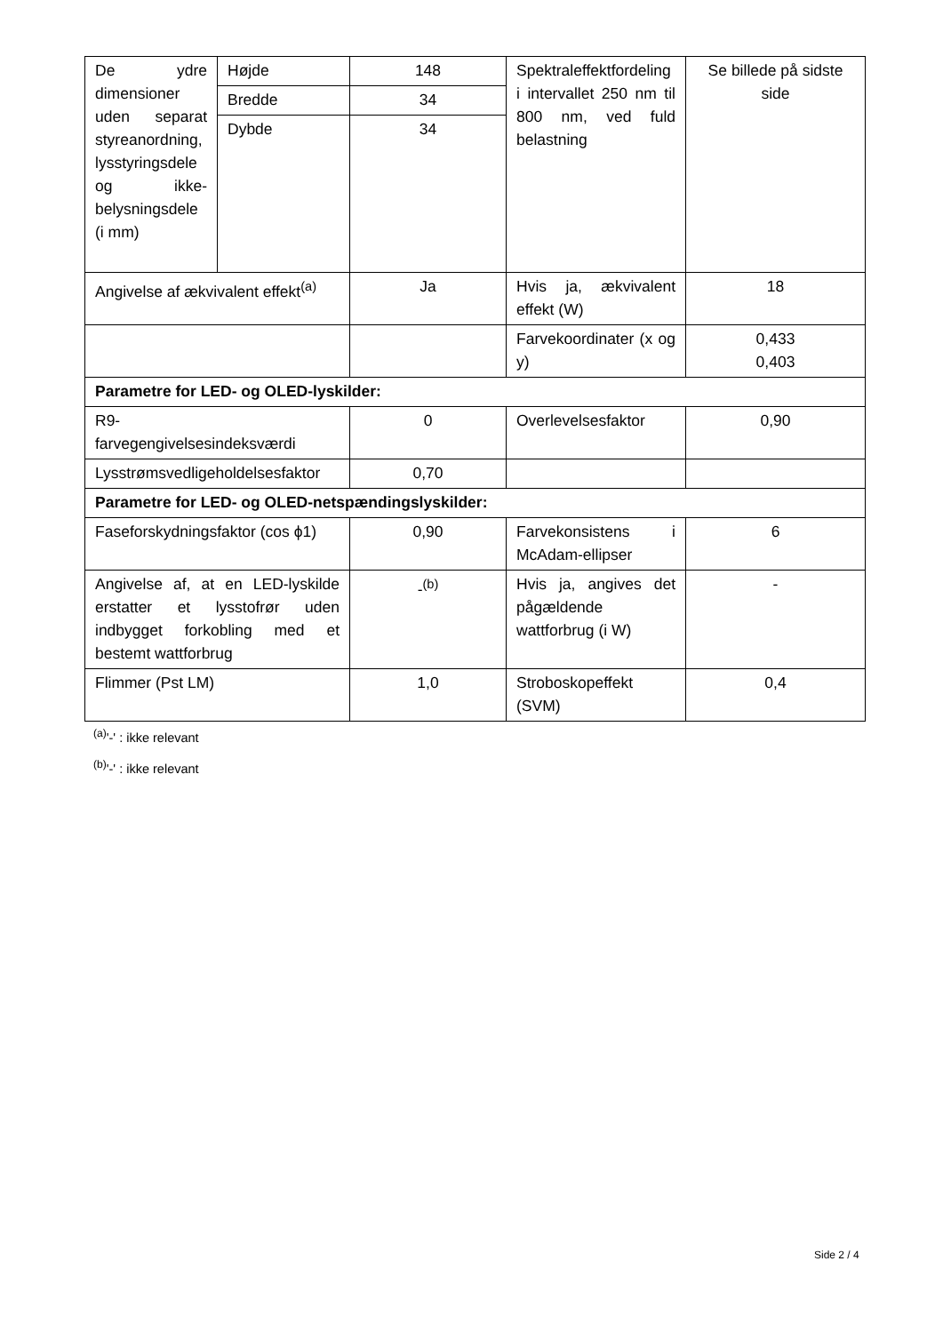| De ydre dimensioner uden separat styreanordning, lysstyringsdele og ikke-belysningsdele (i mm) | Højde | 148 | Spektraleffektfordeling i intervallet 250 nm til 800 nm, ved fuld belastning | Se billede på sidste side |
| | Bredde | 34 | | |
| | Dybde | 34 | | |
| Angivelse af ækvivalent effekt<sup>(a)</sup> | | Ja | Hvis ja, ækvivalent effekt (W) | 18 |
| | | | Farvekoordinater (x og y) | 0,433 0,403 |
| Parametre for LED- og OLED-lyskilder: | | | | |
| R9- farvegengivelsesindeksværdi | | 0 | Overlevelsesfaktor | 0,90 |
| Lysstrømsvedligeholdelsesfaktor | | 0,70 | | |
| Parametre for LED- og OLED-netspændingslyskilder: | | | | |
| Faseforskydningsfaktor (cos ϕ1) | | 0,90 | Farvekonsistens i McAdam-ellipser | 6 |
| Angivelse af, at en LED-lyskilde erstatter et lysstofrør uden indbygget forkobling med et bestemt wattforbrug | | -<sup>(b)</sup> | Hvis ja, angives det pågældende wattforbrug (i W) | - |
| Flimmer (Pst LM) | | 1,0 | Stroboskopeffekt (SVM) | 0,4 |
<sup>(a)</sup> '-' : ikke relevant
<sup>(b)</sup> '-' : ikke relevant
Side 2 / 4